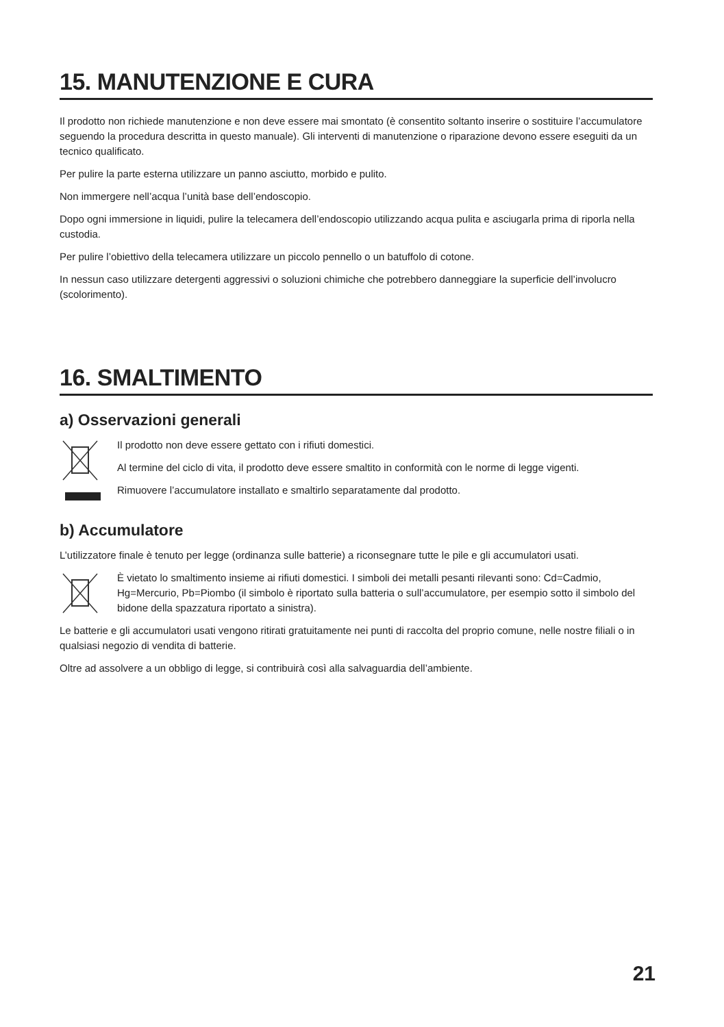15. MANUTENZIONE E CURA
Il prodotto non richiede manutenzione e non deve essere mai smontato (è consentito soltanto inserire o sostituire l’accumulatore seguendo la procedura descritta in questo manuale). Gli interventi di manutenzione o riparazione devono essere eseguiti da un tecnico qualificato.
Per pulire la parte esterna utilizzare un panno asciutto, morbido e pulito.
Non immergere nell’acqua l’unità base dell’endoscopio.
Dopo ogni immersione in liquidi, pulire la telecamera dell’endoscopio utilizzando acqua pulita e asciugarla prima di riporla nella custodia.
Per pulire l’obiettivo della telecamera utilizzare un piccolo pennello o un batuffolo di cotone.
In nessun caso utilizzare detergenti aggressivi o soluzioni chimiche che potrebbero danneggiare la superficie dell’involucro (scolorimento).
16. SMALTIMENTO
a) Osservazioni generali
Il prodotto non deve essere gettato con i rifiuti domestici.
Al termine del ciclo di vita, il prodotto deve essere smaltito in conformità con le norme di legge vigenti.
Rimuovere l’accumulatore installato e smaltirlo separatamente dal prodotto.
b) Accumulatore
L’utilizzatore finale è tenuto per legge (ordinanza sulle batterie) a riconsegnare tutte le pile e gli accumulatori usati.
È vietato lo smaltimento insieme ai rifiuti domestici. I simboli dei metalli pesanti rilevanti sono: Cd=Cadmio, Hg=Mercurio, Pb=Piombo (il simbolo è riportato sulla batteria o sull’accumulatore, per esempio sotto il simbolo del bidone della spazzatura riportato a sinistra).
Le batterie e gli accumulatori usati vengono ritirati gratuitamente nei punti di raccolta del proprio comune, nelle nostre filiali o in qualsiasi negozio di vendita di batterie.
Oltre ad assolvere a un obbligo di legge, si contribuirà così alla salvaguardia dell’ambiente.
21